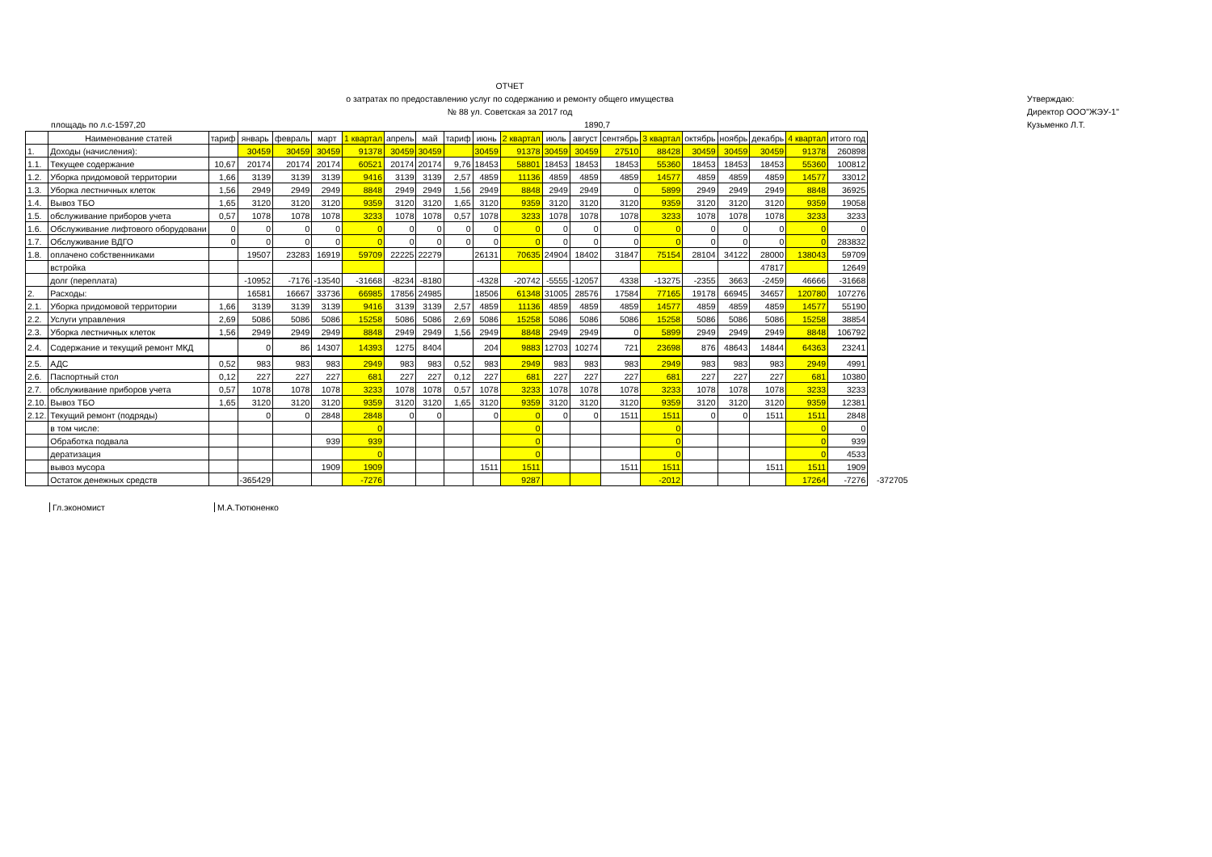ОТЧЕТ
о затратах по предоставлению услуг по содержанию и ремонту общего имущества
№ 88 ул. Советская за 2017 год
Утверждаю:
Директор ООО"ЖЭУ-1"
Кузьменко Л.Т.
площадь по л.с-1597,20 1890,7
| | Наименование статей | тариф | январь | февраль | март | 1 квартал | апрель | май | тариф | июнь | 2 квартал | июль | август | сентябрь | 3 квартал | октябрь | ноябрь | декабрь | 4 квартал | итого год | |
| --- | --- | --- | --- | --- | --- | --- | --- | --- | --- | --- | --- | --- | --- | --- | --- | --- | --- | --- | --- | --- | --- |
| 1. | Доходы (начисления): | | 30459 | 30459 | 30459 | 91378 | 30459 | 30459 | | 30459 | 91378 | 30459 | 30459 | 27510 | 88428 | 30459 | 30459 | 30459 | 91378 | 260898 | |
| 1.1. | Текущее содержание | 10,67 | 20174 | 20174 | 20174 | 60521 | 20174 | 20174 | 9,76 | 18453 | 58801 | 18453 | 18453 | 18453 | 55360 | 18453 | 18453 | 18453 | 55360 | 100812 | |
| 1.2. | Уборка придомовой территории | 1,66 | 3139 | 3139 | 3139 | 9416 | 3139 | 3139 | 2,57 | 4859 | 11136 | 4859 | 4859 | 4859 | 14577 | 4859 | 4859 | 4859 | 14577 | 33012 | |
| 1.3. | Уборка лестничных клеток | 1,56 | 2949 | 2949 | 2949 | 8848 | 2949 | 2949 | 1,56 | 2949 | 8848 | 2949 | 2949 | 0 | 5899 | 2949 | 2949 | 2949 | 8848 | 36925 | |
| 1.4. | Вывоз ТБО | 1,65 | 3120 | 3120 | 3120 | 9359 | 3120 | 3120 | 1,65 | 3120 | 9359 | 3120 | 3120 | 3120 | 9359 | 3120 | 3120 | 3120 | 9359 | 19058 | |
| 1.5. | обслуживание приборов учета | 0,57 | 1078 | 1078 | 1078 | 3233 | 1078 | 1078 | 0,57 | 1078 | 3233 | 1078 | 1078 | 1078 | 3233 | 1078 | 1078 | 1078 | 3233 | 3233 | |
| 1.6. | Обслуживание лифтового оборудовани | 0 | 0 | 0 | 0 | 0 | 0 | 0 | 0 | 0 | 0 | 0 | 0 | 0 | 0 | 0 | 0 | 0 | 0 | 0 | |
| 1.7. | Обслуживание ВДГО | 0 | 0 | 0 | 0 | 0 | 0 | 0 | 0 | 0 | 0 | 0 | 0 | 0 | 0 | 0 | 0 | 0 | 0 | 283832 | |
| 1.8. | оплачено собственниками | | 19507 | 23283 | 16919 | 59709 | 22225 | 22279 | | 26131 | 70635 | 24904 | 18402 | 31847 | 75154 | 28104 | 34122 | 28000 | 138043 | 59709 | |
| | встройка | | | | | | | | | | | | | | | | | 47817 | | 12649 | |
| | долг (переплата) | | -10952 | -7176 | -13540 | -31668 | -8234 | -8180 | | -4328 | -20742 | -5555 | -12057 | 4338 | -13275 | -2355 | 3663 | -2459 | 46666 | -31668 | |
| 2. | Расходы: | | 16581 | 16667 | 33736 | 66985 | 17856 | 24985 | | 18506 | 61348 | 31005 | 28576 | 17584 | 77165 | 19178 | 66945 | 34657 | 120780 | 107276 | |
| 2.1. | Уборка придомовой территории | 1,66 | 3139 | 3139 | 3139 | 9416 | 3139 | 3139 | 2,57 | 4859 | 11136 | 4859 | 4859 | 4859 | 14577 | 4859 | 4859 | 4859 | 14577 | 55190 | |
| 2.2. | Услуги управления | 2,69 | 5086 | 5086 | 5086 | 15258 | 5086 | 5086 | 2,69 | 5086 | 15258 | 5086 | 5086 | 5086 | 15258 | 5086 | 5086 | 5086 | 15258 | 38854 | |
| 2.3. | Уборка лестничных клеток | 1,56 | 2949 | 2949 | 2949 | 8848 | 2949 | 2949 | 1,56 | 2949 | 8848 | 2949 | 2949 | 0 | 5899 | 2949 | 2949 | 2949 | 8848 | 106792 | |
| 2.4. | Содержание и текущий ремонт МКД | | 0 | 86 | 14307 | 14393 | 1275 | 8404 | | 204 | 9883 | 12703 | 10274 | 721 | 23698 | 876 | 48643 | 14844 | 64363 | 23241 | |
| 2.5. | АДС | 0,52 | 983 | 983 | 983 | 2949 | 983 | 983 | 0,52 | 983 | 2949 | 983 | 983 | 983 | 2949 | 983 | 983 | 983 | 2949 | 4991 | |
| 2.6. | Паспортный стол | 0,12 | 227 | 227 | 227 | 681 | 227 | 227 | 0,12 | 227 | 681 | 227 | 227 | 227 | 681 | 227 | 227 | 227 | 681 | 10380 | |
| 2.7. | обслуживание приборов учета | 0,57 | 1078 | 1078 | 1078 | 3233 | 1078 | 1078 | 0,57 | 1078 | 3233 | 1078 | 1078 | 1078 | 3233 | 1078 | 1078 | 1078 | 3233 | 3233 | |
| 2.10. | Вывоз ТБО | 1,65 | 3120 | 3120 | 3120 | 9359 | 3120 | 3120 | 1,65 | 3120 | 9359 | 3120 | 3120 | 3120 | 9359 | 3120 | 3120 | 3120 | 9359 | 12381 | |
| 2.12. | Текущий ремонт (подряды) | | 0 | 0 | 2848 | 2848 | 0 | 0 | | 0 | 0 | 0 | 0 | 1511 | 1511 | 0 | 0 | 1511 | 1511 | 2848 | |
| | в том числе: | | | | | 0 | | | | | 0 | | | | 0 | | | | 0 | 0 | |
| | Обработка подвала | | | | 939 | 939 | | | | | 0 | | | | 0 | | | | 0 | 939 | |
| | дератизация | | | | | 0 | | | | | 0 | | | | 0 | | | | 0 | 4533 | |
| | вывоз мусора | | | | 1909 | 1909 | | | | 1511 | 1511 | | | 1511 | 1511 | | | 1511 | 1511 | 1909 | |
| | Остаток денежных средств | | -365429 | | | -7276 | | | | | 9287 | | | | -2012 | | | | 17264 | -7276 | -372705 |
Гл.экономист М.А.Тютюненко